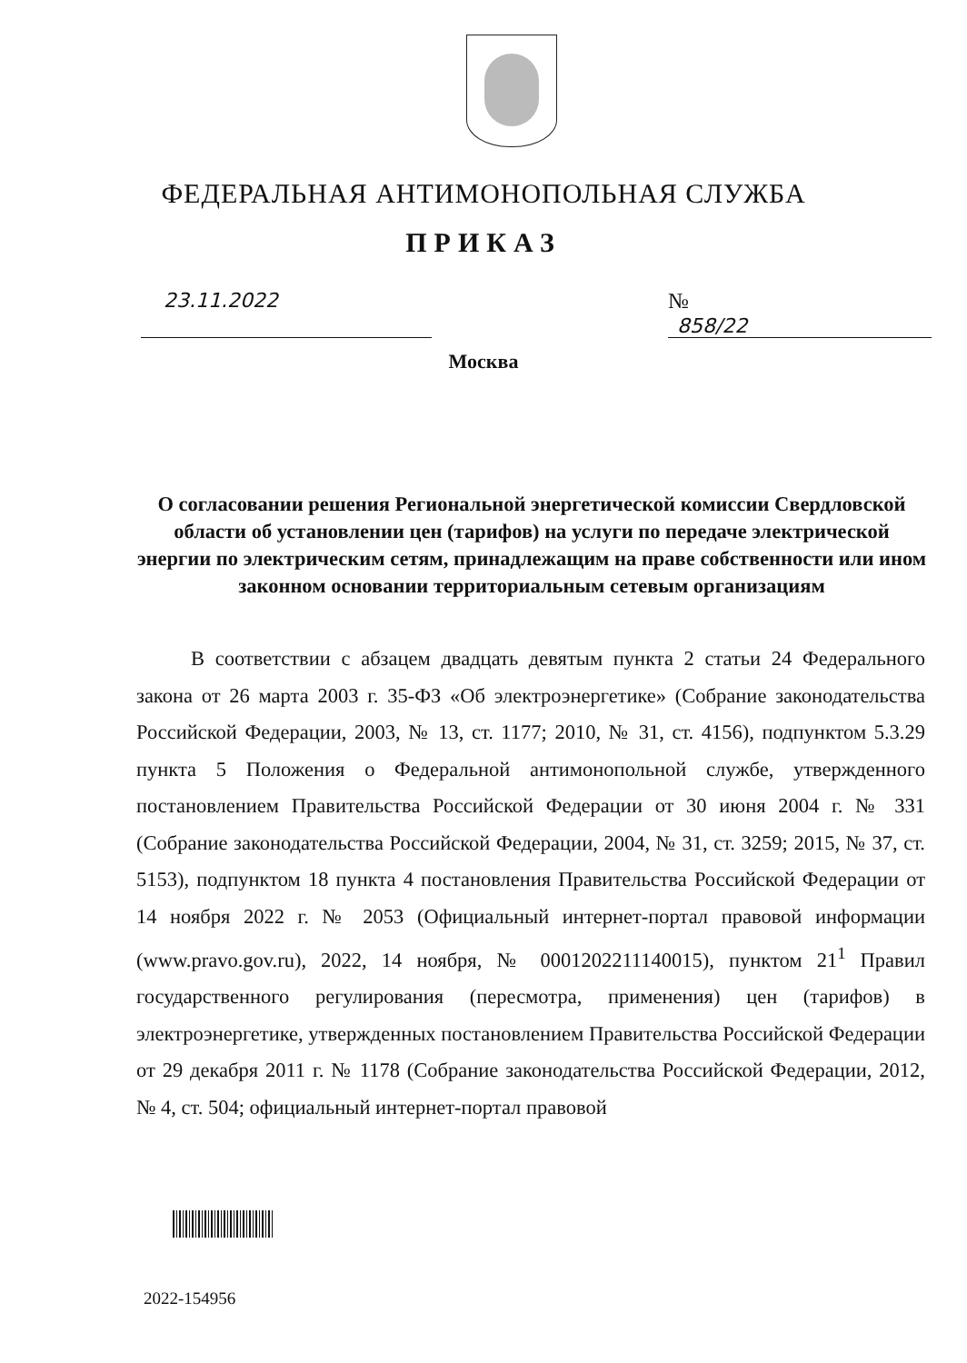ФЕДЕРАЛЬНАЯ АНТИМОНОПОЛЬНАЯ СЛУЖБА
ПРИКАЗ
23.11.2022 № 858/22
Москва
О согласовании решения Региональной энергетической комиссии Свердловской области об установлении цен (тарифов) на услуги по передаче электрической энергии по электрическим сетям, принадлежащим на праве собственности или ином законном основании территориальным сетевым организациям
В соответствии с абзацем двадцать девятым пункта 2 статьи 24 Федерального закона от 26 марта 2003 г. 35-ФЗ «Об электроэнергетике» (Собрание законодательства Российской Федерации, 2003, № 13, ст. 1177; 2010, № 31, ст. 4156), подпунктом 5.3.29 пункта 5 Положения о Федеральной антимонопольной службе, утвержденного постановлением Правительства Российской Федерации от 30 июня 2004 г. № 331 (Собрание законодательства Российской Федерации, 2004, № 31, ст. 3259; 2015, № 37, ст. 5153), подпунктом 18 пункта 4 постановления Правительства Российской Федерации от 14 ноября 2022 г. № 2053 (Официальный интернет-портал правовой информации (www.pravo.gov.ru), 2022, 14 ноября, № 0001202211140015), пунктом 21<sup>1</sup> Правил государственного регулирования (пересмотра, применения) цен (тарифов) в электроэнергетике, утвержденных постановлением Правительства Российской Федерации от 29 декабря 2011 г. № 1178 (Собрание законодательства Российской Федерации, 2012, № 4, ст. 504; официальный интернет-портал правовой
2022-154956